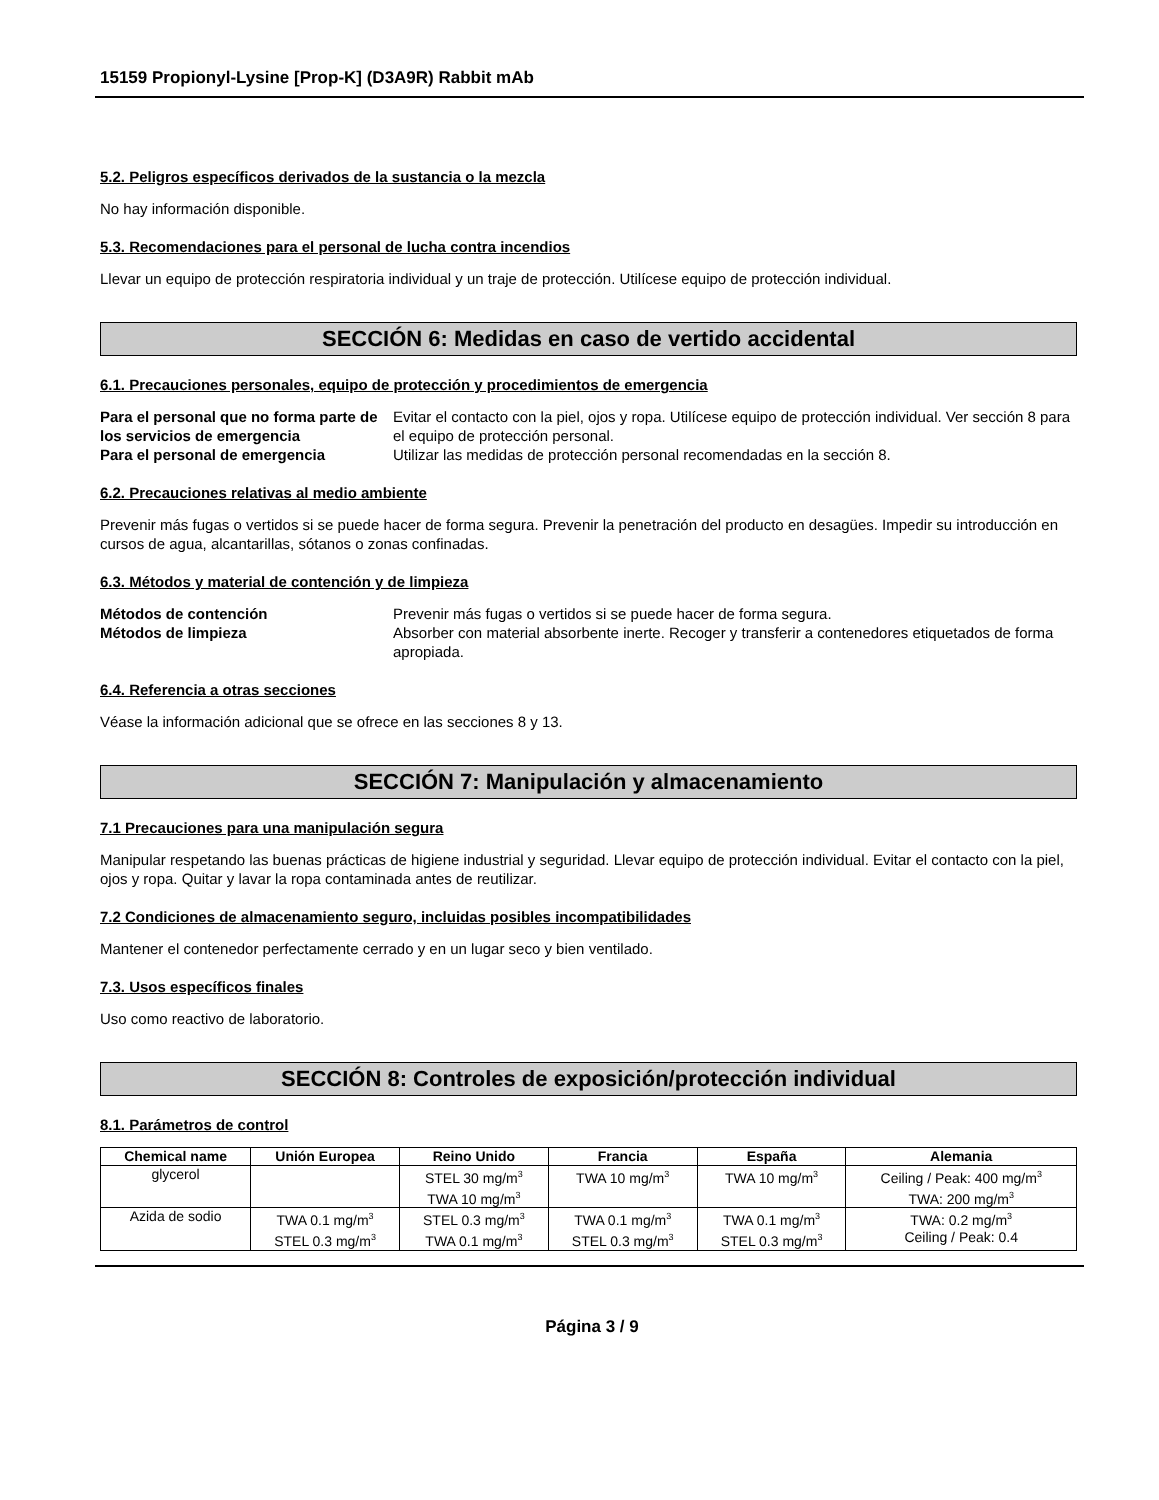15159 Propionyl-Lysine [Prop-K] (D3A9R) Rabbit mAb
5.2. Peligros específicos derivados de la sustancia o la mezcla
No hay información disponible.
5.3. Recomendaciones para el personal de lucha contra incendios
Llevar un equipo de protección respiratoria individual y un traje de protección. Utilícese equipo de protección individual.
SECCIÓN 6: Medidas en caso de vertido accidental
6.1. Precauciones personales, equipo de protección y procedimientos de emergencia
Para el personal que no forma parte de los servicios de emergencia Evitar el contacto con la piel, ojos y ropa. Utilícese equipo de protección individual. Ver sección 8 para el equipo de protección personal. Para el personal de emergencia Utilizar las medidas de protección personal recomendadas en la sección 8.
6.2. Precauciones relativas al medio ambiente
Prevenir más fugas o vertidos si se puede hacer de forma segura. Prevenir la penetración del producto en desagües. Impedir su introducción en cursos de agua, alcantarillas, sótanos o zonas confinadas.
6.3. Métodos y material de contención y de limpieza
Métodos de contención Prevenir más fugas o vertidos si se puede hacer de forma segura. Métodos de limpieza Absorber con material absorbente inerte. Recoger y transferir a contenedores etiquetados de forma apropiada.
6.4. Referencia a otras secciones
Véase la información adicional que se ofrece en las secciones 8 y 13.
SECCIÓN 7: Manipulación y almacenamiento
7.1 Precauciones para una manipulación segura
Manipular respetando las buenas prácticas de higiene industrial y seguridad. Llevar equipo de protección individual. Evitar el contacto con la piel, ojos y ropa. Quitar y lavar la ropa contaminada antes de reutilizar.
7.2 Condiciones de almacenamiento seguro, incluidas posibles incompatibilidades
Mantener el contenedor perfectamente cerrado y en un lugar seco y bien ventilado.
7.3. Usos específicos finales
Uso como reactivo de laboratorio.
SECCIÓN 8: Controles de exposición/protección individual
8.1. Parámetros de control
| Chemical name | Unión Europea | Reino Unido | Francia | España | Alemania |
| --- | --- | --- | --- | --- | --- |
| glycerol | | STEL 30 mg/m<sup>3</sup> TWA 10 mg/m<sup>3</sup> | TWA 10 mg/m<sup>3</sup> | TWA 10 mg/m<sup>3</sup> | Ceiling / Peak: 400 mg/m<sup>3</sup> TWA: 200 mg/m<sup>3</sup> |
| Azida de sodio | TWA 0.1 mg/m<sup>3</sup> STEL 0.3 mg/m<sup>3</sup> | STEL 0.3 mg/m<sup>3</sup> TWA 0.1 mg/m<sup>3</sup> | TWA 0.1 mg/m<sup>3</sup> STEL 0.3 mg/m<sup>3</sup> | TWA 0.1 mg/m<sup>3</sup> STEL 0.3 mg/m<sup>3</sup> | TWA: 0.2 mg/m<sup>3</sup> Ceiling / Peak: 0.4 |
Página 3 / 9